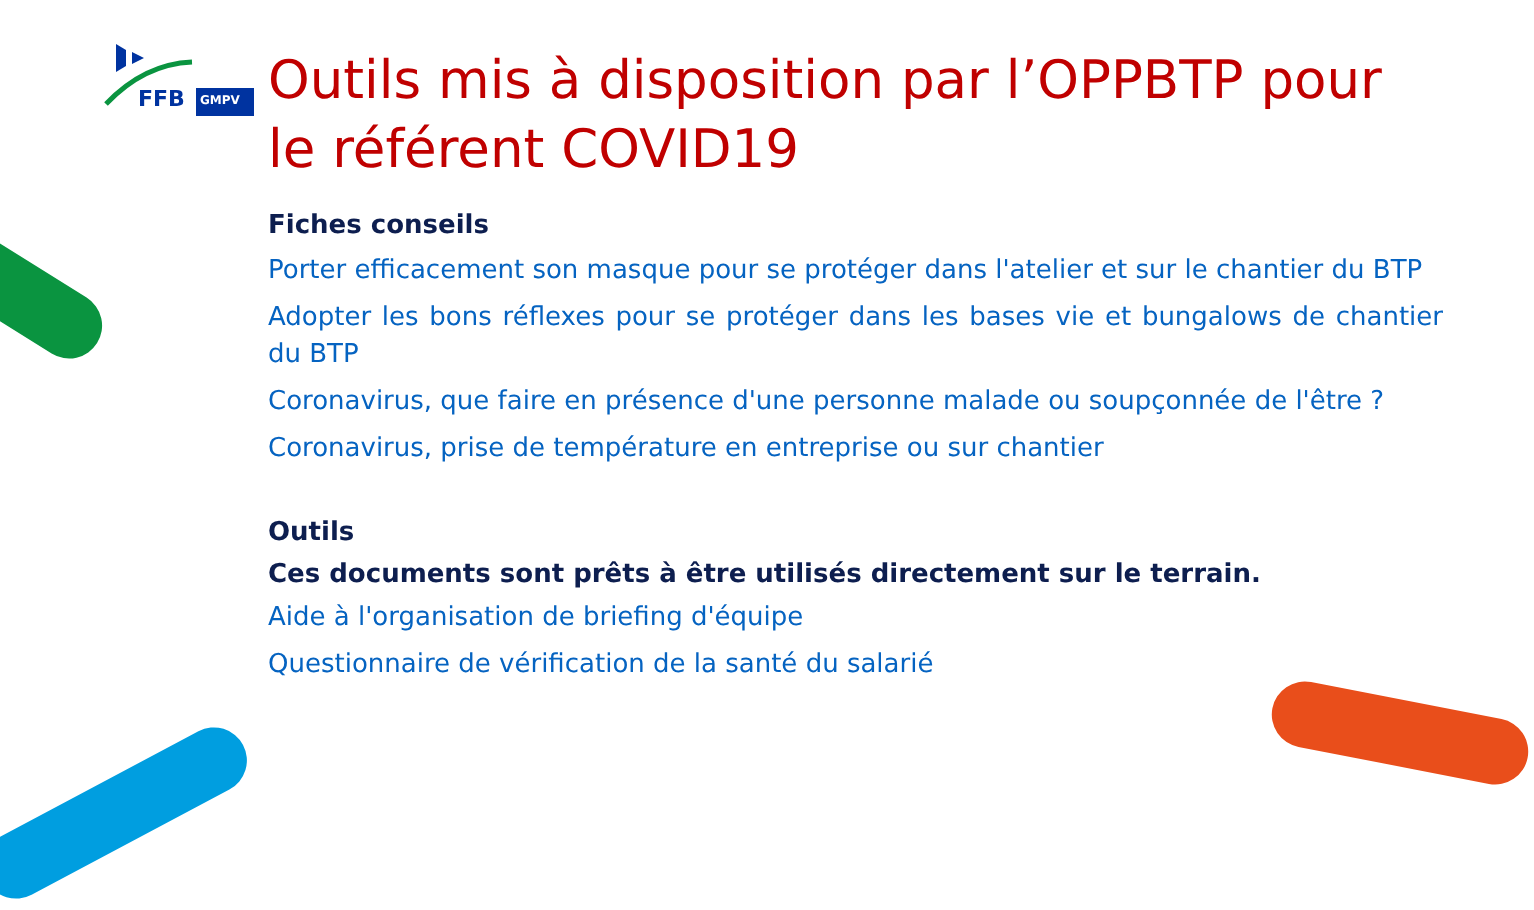FFB
GMPV
Outils mis à disposition par l’OPPBTP pour le référent COVID19
Fiches conseils
Porter efficacement son masque pour se protéger dans l'atelier et sur le chantier du BTP
Adopter les bons réflexes pour se protéger dans les bases vie et bungalows de chantier du BTP
Coronavirus, que faire en présence d'une personne malade ou soupçonnée de l'être ?
Coronavirus, prise de température en entreprise ou sur chantier
Outils
Ces documents sont prêts à être utilisés directement sur le terrain.
Aide à l'organisation de briefing d'équipe
Questionnaire de vérification de la santé du salarié